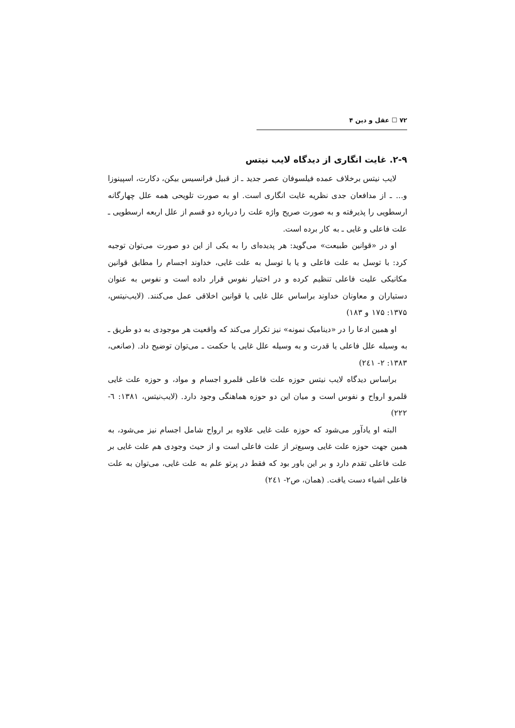۷۲ ☐ عقل و دین ۴
۲-۹. غایت انگاری از دیدگاه لایب نیتس
لایب نیتس برخلاف عمده فیلسوفان عصر جدید ـ از قبیل فرانسیس بیکن، دکارت، اسپینوزا و... ـ از مدافعان جدی نظریه غایت انگاری است. او به صورت تلویحی همه علل چهارگانه ارسطویی را پذیرفته و به صورت صریح واژه علت را درباره دو قسم از علل اربعه ارسطویی ـ علت فاعلی و غایی ـ به کار برده است.
او در «قوانین طبیعت» می‌گوید: هر پدیده‌ای را به یکی از این دو صورت می‌توان توجیه کرد: با توسل به علت فاعلی و یا با توسل به علت غایی، خداوند اجسام را مطابق قوانین مکانیکی علیت فاعلی تنظیم کرده و در اختیار نفوس قرار داده است و نفوس به عنوان دستیاران و معاونان خداوند براساس علل غایی یا قوانین اخلاقی عمل می‌کنند. (لایب‌نیتس، ۱۳۷۵: ۱۷۵ و ۱۸۳)
او همین ادعا را در «دینامیک نمونه» نیز تکرار می‌کند که واقعیت هر موجودی به دو طریق ـ به وسیله علل فاعلی یا قدرت و به وسیله علل غایی یا حکمت ـ می‌توان توضیح داد. (صانعی، ۱۳۸۳: ۲- ۲٤۱)
براساس دیدگاه لایب نیتس حوزه علت فاعلی قلمرو اجسام و مواد، و حوزه علت غایی قلمرو ارواح و نفوس است و میان این دو حوزه هماهنگی وجود دارد. (لایب‌نیتس، ۱۳۸۱: ٦- ۲۲۲)
البته او یادآور می‌شود که حوزه علت غایی علاوه بر ارواح شامل اجسام نیز می‌شود، به همین جهت حوزه علت غایی وسیع‌تر از علت فاعلی است و از حیث وجودی هم علت غایی بر علت فاعلی تقدم دارد و بر این باور بود که فقط در پرتو علم به علت غایی، می‌توان به علت فاعلی اشیاء دست یافت. (همان، ص۲- ۲٤۱)